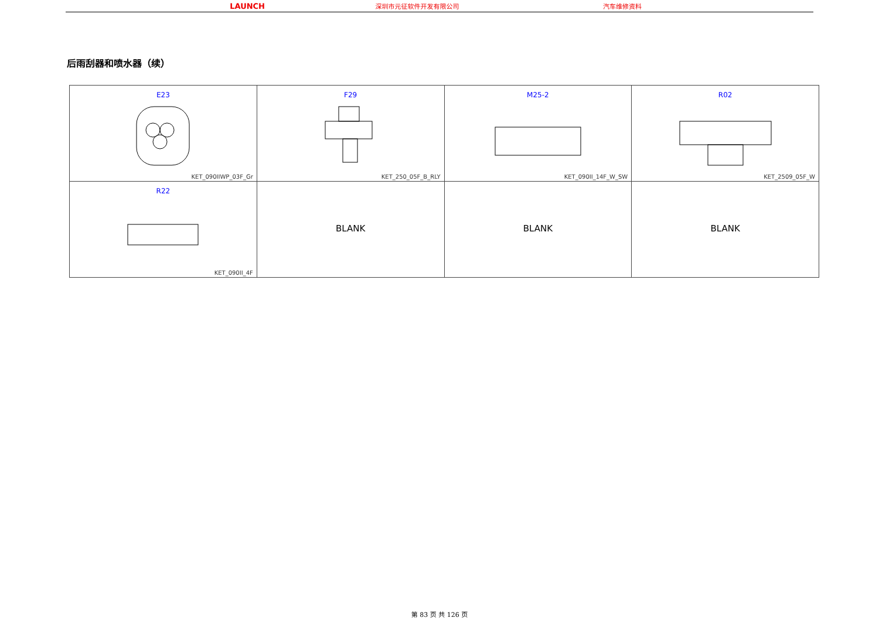LAUNCH 深圳市元征软件开发有限公司 汽车维修资料
后雨刮器和喷水器（续）
| E23 KET_090IIWP_03F_Gr | F29 KET_250_05F_B_RLY | M25-2 KET_090II_14F_W_SW | R02 KET_2509_05F_W |
| R22 KET_090II_4F | BLANK | BLANK | BLANK |
第 83 页 共 126 页